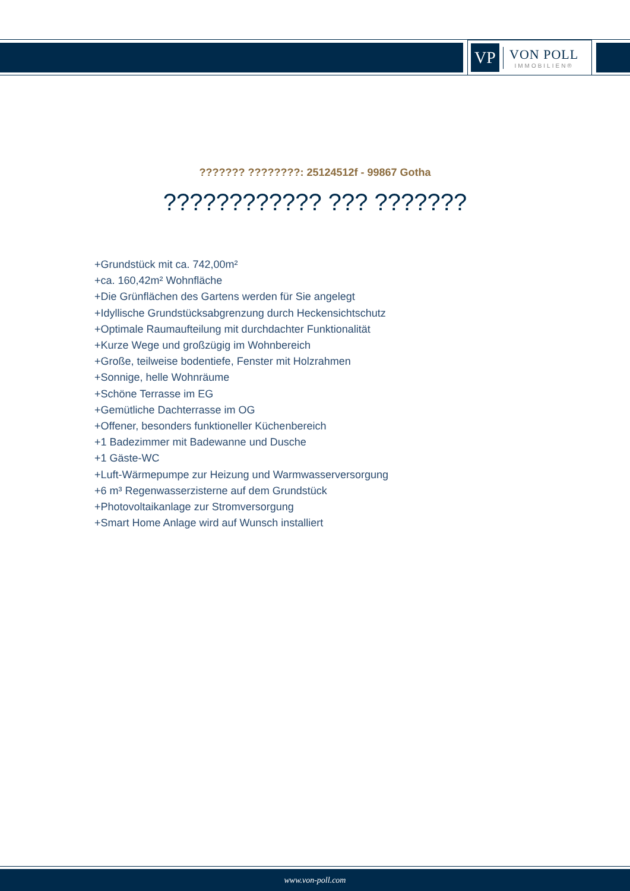VP
VON POLL
IMMOBILIEN®
??????? ????????: 25124512f - 99867 Gotha
???????????? ??? ???????
+Grundstück mit ca. 742,00m²
+ca. 160,42m² Wohnfläche
+Die Grünflächen des Gartens werden für Sie angelegt
+Idyllische Grundstücksabgrenzung durch Heckensichtschutz
+Optimale Raumaufteilung mit durchdachter Funktionalität
+Kurze Wege und großzügig im Wohnbereich
+Große, teilweise bodentiefe, Fenster mit Holzrahmen
+Sonnige, helle Wohnräume
+Schöne Terrasse im EG
+Gemütliche Dachterrasse im OG
+Offener, besonders funktioneller Küchenbereich
+1 Badezimmer mit Badewanne und Dusche
+1 Gäste-WC
+Luft-Wärmepumpe zur Heizung und Warmwasserversorgung
+6 m³ Regenwasserzisterne auf dem Grundstück
+Photovoltaikanlage zur Stromversorgung
+Smart Home Anlage wird auf Wunsch installiert
www.von-poll.com